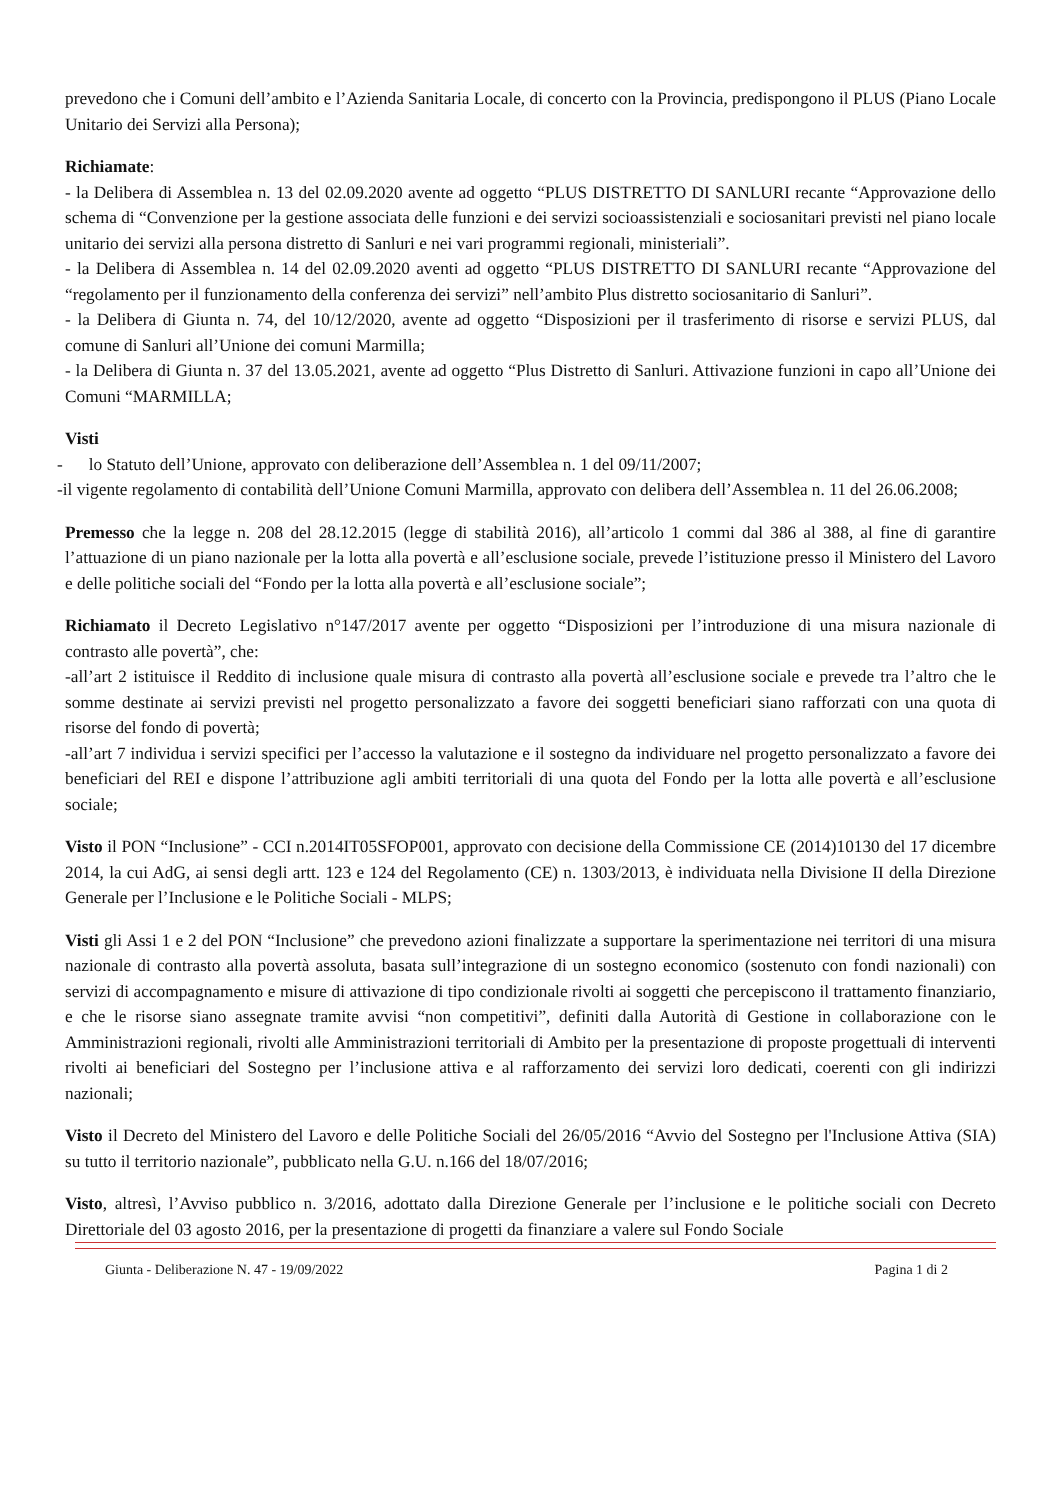prevedono che i Comuni dell’ambito e l’Azienda Sanitaria Locale, di concerto con la Provincia, predispongono il PLUS (Piano Locale Unitario dei Servizi alla Persona);
Richiamate:
- la Delibera di Assemblea n. 13 del 02.09.2020 avente ad oggetto “PLUS DISTRETTO DI SANLURI recante “Approvazione dello schema di “Convenzione per la gestione associata delle funzioni e dei servizi socioassistenziali e sociosanitari previsti nel piano locale unitario dei servizi alla persona distretto di Sanluri e nei vari programmi regionali, ministeriali”.
- la Delibera di Assemblea n. 14 del 02.09.2020 aventi ad oggetto “PLUS DISTRETTO DI SANLURI recante “Approvazione del “regolamento per il funzionamento della conferenza dei servizi” nell’ambito Plus distretto sociosanitario di Sanluri”.
- la Delibera di Giunta n. 74, del 10/12/2020, avente ad oggetto “Disposizioni per il trasferimento di risorse e servizi PLUS, dal comune di Sanluri all’Unione dei comuni Marmilla;
- la Delibera di Giunta n. 37 del 13.05.2021, avente ad oggetto “Plus Distretto di Sanluri. Attivazione funzioni in capo all’Unione dei Comuni “MARMILLA;
Visti
- lo Statuto dell’Unione, approvato con deliberazione dell’Assemblea n. 1 del 09/11/2007;
-il vigente regolamento di contabilità dell’Unione Comuni Marmilla, approvato con delibera dell’Assemblea n. 11 del 26.06.2008;
Premesso che la legge n. 208 del 28.12.2015 (legge di stabilità 2016), all’articolo 1 commi dal 386 al 388, al fine di garantire l’attuazione di un piano nazionale per la lotta alla povertà e all’esclusione sociale, prevede l’istituzione presso il Ministero del Lavoro e delle politiche sociali del “Fondo per la lotta alla povertà e all’esclusione sociale”;
Richiamato il Decreto Legislativo n°147/2017 avente per oggetto “Disposizioni per l’introduzione di una misura nazionale di contrasto alle povertà”, che:
-all’art 2 istituisce il Reddito di inclusione quale misura di contrasto alla povertà all’esclusione sociale e prevede tra l’altro che le somme destinate ai servizi previsti nel progetto personalizzato a favore dei soggetti beneficiari siano rafforzati con una quota di risorse del fondo di povertà;
-all’art 7 individua i servizi specifici per l’accesso la valutazione e il sostegno da individuare nel progetto personalizzato a favore dei beneficiari del REI e dispone l’attribuzione agli ambiti territoriali di una quota del Fondo per la lotta alle povertà e all’esclusione sociale;
Visto il PON “Inclusione” - CCI n.2014IT05SFOP001, approvato con decisione della Commissione CE (2014)10130 del 17 dicembre 2014, la cui AdG, ai sensi degli artt. 123 e 124 del Regolamento (CE) n. 1303/2013, è individuata nella Divisione II della Direzione Generale per l’Inclusione e le Politiche Sociali - MLPS;
Visti gli Assi 1 e 2 del PON “Inclusione” che prevedono azioni finalizzate a supportare la sperimentazione nei territori di una misura nazionale di contrasto alla povertà assoluta, basata sull’integrazione di un sostegno economico (sostenuto con fondi nazionali) con servizi di accompagnamento e misure di attivazione di tipo condizionale rivolti ai soggetti che percepiscono il trattamento finanziario, e che le risorse siano assegnate tramite avvisi “non competitivi”, definiti dalla Autorità di Gestione in collaborazione con le Amministrazioni regionali, rivolti alle Amministrazioni territoriali di Ambito per la presentazione di proposte progettuali di interventi rivolti ai beneficiari del Sostegno per l’inclusione attiva e al rafforzamento dei servizi loro dedicati, coerenti con gli indirizzi nazionali;
Visto il Decreto del Ministero del Lavoro e delle Politiche Sociali del 26/05/2016 “Avvio del Sostegno per l'Inclusione Attiva (SIA) su tutto il territorio nazionale”, pubblicato nella G.U. n.166 del 18/07/2016;
Visto, altresì, l’Avviso pubblico n. 3/2016, adottato dalla Direzione Generale per l’inclusione e le politiche sociali con Decreto Direttoriale del 03 agosto 2016, per la presentazione di progetti da finanziare a valere sul Fondo Sociale
Giunta - Deliberazione N. 47 - 19/09/2022 Pagina 1 di 2